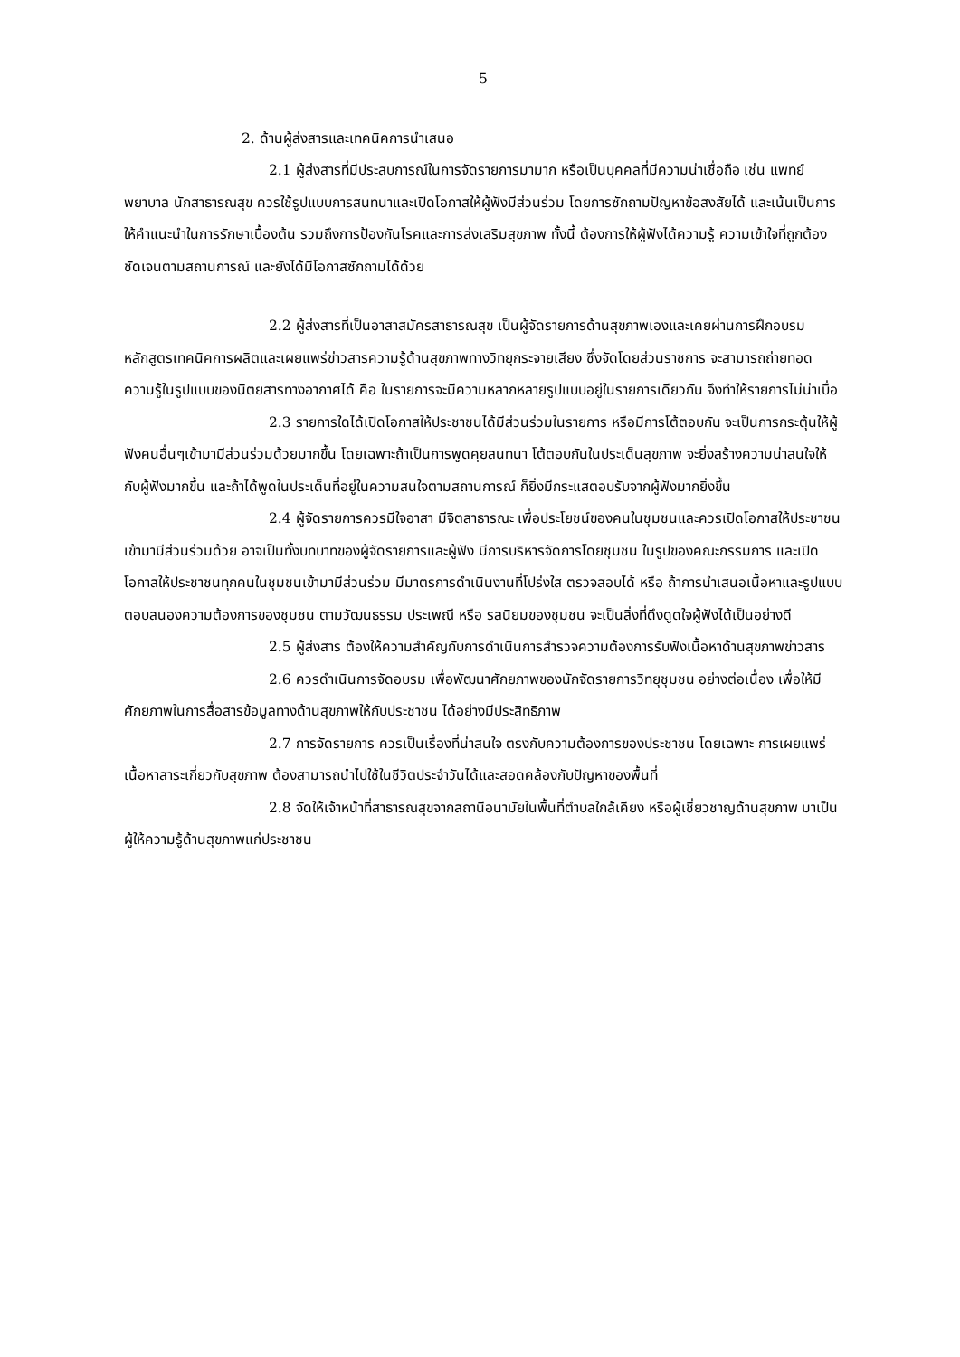5
2. ด้านผู้ส่งสารและเทคนิคการนำเสนอ
2.1 ผู้ส่งสารที่มีประสบการณ์ในการจัดรายการมามาก หรือเป็นบุคคลที่มีความน่าเชื่อถือ เช่น แพทย์ พยาบาล นักสาธารณสุข ควรใช้รูปแบบการสนทนาและเปิดโอกาสให้ผู้ฟังมีส่วนร่วม โดยการซักถามปัญหาข้อสงสัยได้ และเน้นเป็นการให้คำแนะนำในการรักษาเบื้องต้น รวมถึงการป้องกันโรคและการส่งเสริมสุขภาพ ทั้งนี้ ต้องการให้ผู้ฟังได้ความรู้ ความเข้าใจที่ถูกต้องชัดเจนตามสถานการณ์ และยังได้มีโอกาสซักถามได้ด้วย
2.2 ผู้ส่งสารที่เป็นอาสาสมัครสาธารณสุข เป็นผู้จัดรายการด้านสุขภาพเองและเคยผ่านการฝึกอบรมหลักสูตรเทคนิคการผลิตและเผยแพร่ข่าวสารความรู้ด้านสุขภาพทางวิทยุกระจายเสียง ซึ่งจัดโดยส่วนราชการ จะสามารถถ่ายทอดความรู้ในรูปแบบของนิตยสารทางอากาศได้ คือ ในรายการจะมีความหลากหลายรูปแบบอยู่ในรายการเดียวกัน จึงทำให้รายการไม่น่าเบื่อ
2.3 รายการใดได้เปิดโอกาสให้ประชาชนได้มีส่วนร่วมในรายการ หรือมีการโต้ตอบกัน จะเป็นการกระตุ้นให้ผู้ฟังคนอื่นๆเข้ามามีส่วนร่วมด้วยมากขึ้น โดยเฉพาะถ้าเป็นการพูดคุยสนทนา โต้ตอบกันในประเด็นสุขภาพ จะยิ่งสร้างความน่าสนใจให้กับผู้ฟังมากขึ้น และถ้าได้พูดในประเด็นที่อยู่ในความสนใจตามสถานการณ์ ก็ยิ่งมีกระแสตอบรับจากผู้ฟังมากยิ่งขึ้น
2.4 ผู้จัดรายการควรมีใจอาสา มีจิตสาธารณะ เพื่อประโยชน์ของคนในชุมชนและควรเปิดโอกาสให้ประชาชนเข้ามามีส่วนร่วมด้วย อาจเป็นทั้งบทบาทของผู้จัดรายการและผู้ฟัง มีการบริหารจัดการโดยชุมชน ในรูปของคณะกรรมการ และเปิดโอกาสให้ประชาชนทุกคนในชุมชนเข้ามามีส่วนร่วม มีมาตรการดำเนินงานที่โปร่งใส ตรวจสอบได้ หรือ ถ้าการนำเสนอเนื้อหาและรูปแบบตอบสนองความต้องการของชุมชน ตามวัฒนธรรม ประเพณี หรือ รสนิยมของชุมชน จะเป็นสิ่งที่ดึงดูดใจผู้ฟังได้เป็นอย่างดี
2.5 ผู้ส่งสาร ต้องให้ความสำคัญกับการดำเนินการสำรวจความต้องการรับฟังเนื้อหาด้านสุขภาพข่าวสาร
2.6 ควรดำเนินการจัดอบรม เพื่อพัฒนาศักยภาพของนักจัดรายการวิทยุชุมชน อย่างต่อเนื่อง เพื่อให้มีศักยภาพในการสื่อสารข้อมูลทางด้านสุขภาพให้กับประชาชน ได้อย่างมีประสิทธิภาพ
2.7 การจัดรายการ ควรเป็นเรื่องที่น่าสนใจ ตรงกับความต้องการของประชาชน โดยเฉพาะ การเผยแพร่เนื้อหาสาระเกี่ยวกับสุขภาพ ต้องสามารถนำไปใช้ในชีวิตประจำวันได้และสอดคล้องกับปัญหาของพื้นที่
2.8 จัดให้เจ้าหน้าที่สาธารณสุขจากสถานีอนามัยในพื้นที่ตำบลใกล้เคียง หรือผู้เชี่ยวชาญด้านสุขภาพ มาเป็นผู้ให้ความรู้ด้านสุขภาพแก่ประชาชน